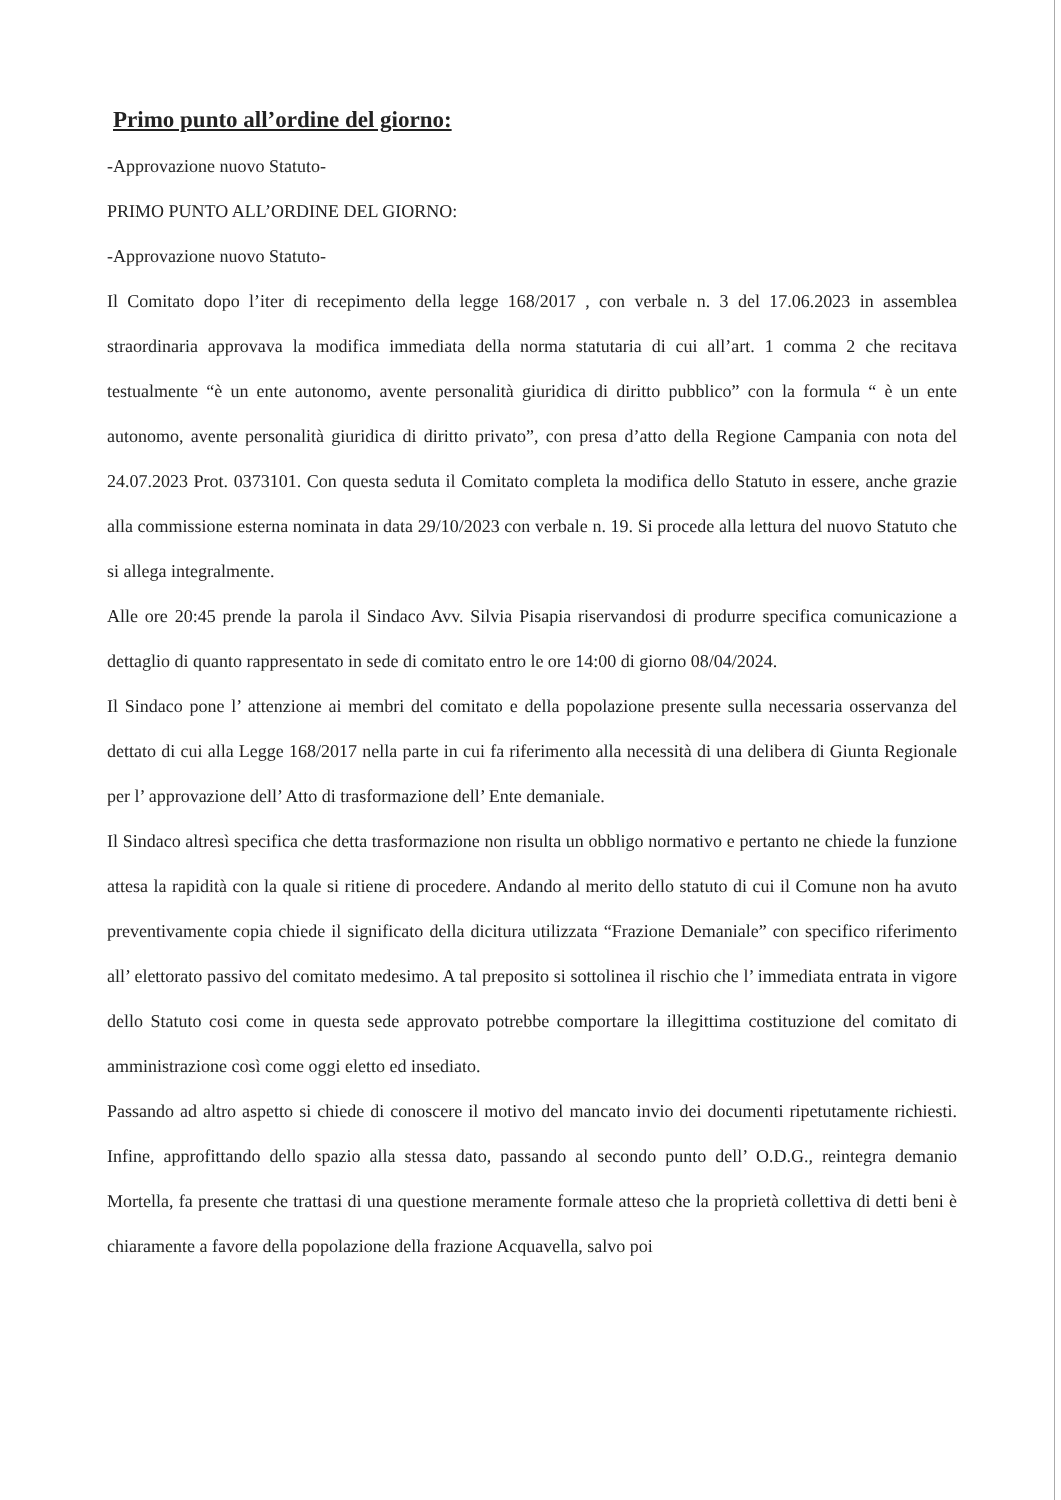Primo punto all’ordine del giorno:
-Approvazione nuovo Statuto-
PRIMO PUNTO ALL’ORDINE DEL GIORNO:
-Approvazione nuovo Statuto-
Il Comitato dopo l’iter di recepimento della legge 168/2017 , con verbale n. 3 del 17.06.2023 in assemblea straordinaria approvava la modifica immediata della norma statutaria di cui all’art. 1 comma 2 che recitava testualmente “è un ente autonomo, avente personalità giuridica di diritto pubblico” con la formula “ è un ente autonomo, avente personalità giuridica di diritto privato”, con presa d’atto della Regione Campania con nota del 24.07.2023 Prot. 0373101. Con questa seduta il Comitato completa la modifica dello Statuto in essere, anche grazie alla commissione esterna nominata in data 29/10/2023 con verbale n. 19. Si procede alla lettura del nuovo Statuto che si allega integralmente.
Alle ore 20:45 prende la parola il Sindaco Avv. Silvia Pisapia riservandosi di produrre specifica comunicazione a dettaglio di quanto rappresentato in sede di comitato entro le ore 14:00 di giorno 08/04/2024.
Il Sindaco pone l’ attenzione ai membri del comitato e della popolazione presente sulla necessaria osservanza del dettato di cui alla Legge 168/2017 nella parte in cui fa riferimento alla necessità di una delibera di Giunta Regionale per l’ approvazione dell’ Atto di trasformazione dell’ Ente demaniale.
Il Sindaco altresì specifica che detta trasformazione non risulta un obbligo normativo e pertanto ne chiede la funzione attesa la rapidità con la quale si ritiene di procedere. Andando al merito dello statuto di cui il Comune non ha avuto preventivamente copia chiede il significato della dicitura utilizzata “Frazione Demaniale” con specifico riferimento all’ elettorato passivo del comitato medesimo. A tal preposito si sottolinea il rischio che l’ immediata entrata in vigore dello Statuto cosi come in questa sede approvato potrebbe comportare la illegittima costituzione del comitato di amministrazione così come oggi eletto ed insediato.
Passando ad altro aspetto si chiede di conoscere il motivo del mancato invio dei documenti ripetutamente richiesti. Infine, approfittando dello spazio alla stessa dato, passando al secondo punto dell’ O.D.G., reintegra demanio Mortella, fa presente che trattasi di una questione meramente formale atteso che la proprietà collettiva di detti beni è chiaramente a favore della popolazione della frazione Acquavella, salvo poi